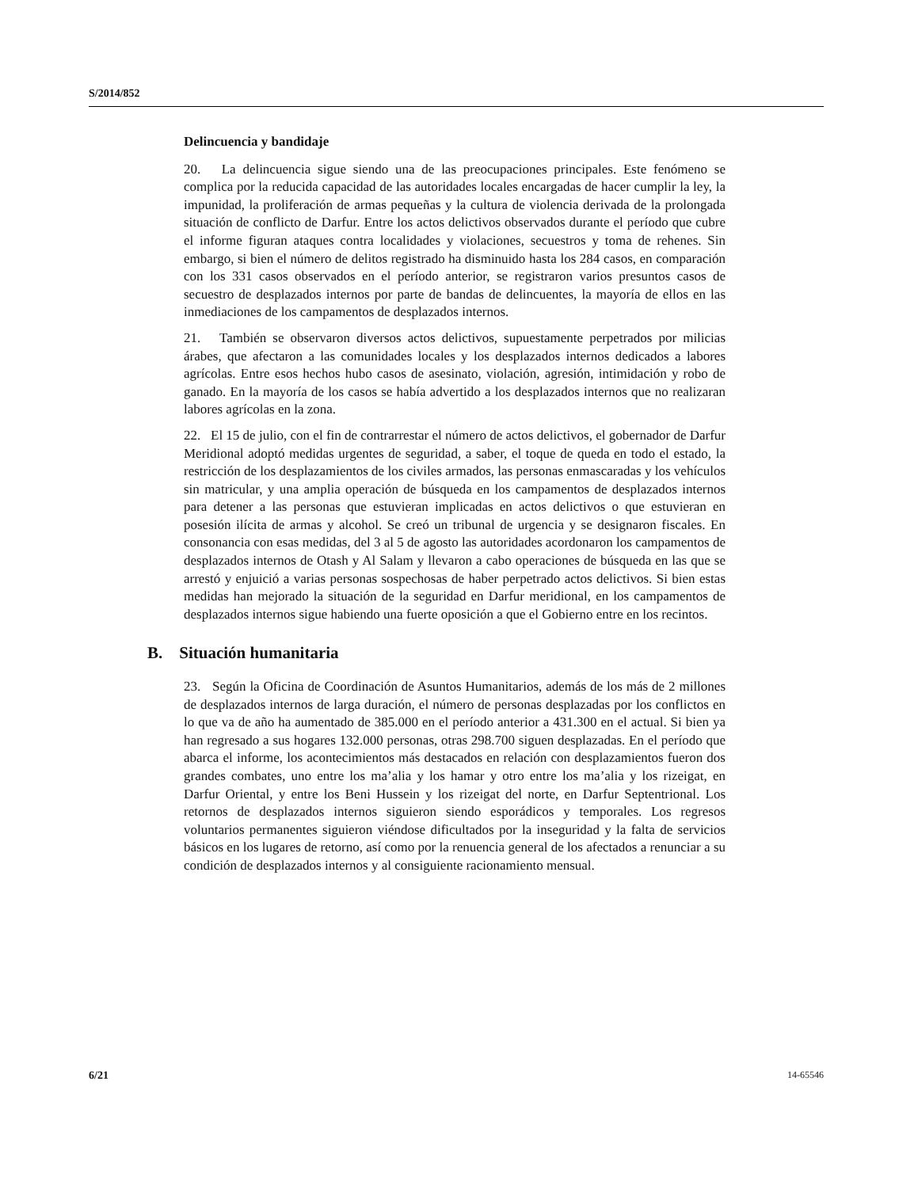S/2014/852
Delincuencia y bandidaje
20. La delincuencia sigue siendo una de las preocupaciones principales. Este fenómeno se complica por la reducida capacidad de las autoridades locales encargadas de hacer cumplir la ley, la impunidad, la proliferación de armas pequeñas y la cultura de violencia derivada de la prolongada situación de conflicto de Darfur. Entre los actos delictivos observados durante el período que cubre el informe figuran ataques contra localidades y violaciones, secuestros y toma de rehenes. Sin embargo, si bien el número de delitos registrado ha disminuido hasta los 284 casos, en comparación con los 331 casos observados en el período anterior, se registraron varios presuntos casos de secuestro de desplazados internos por parte de bandas de delincuentes, la mayoría de ellos en las inmediaciones de los campamentos de desplazados internos.
21. También se observaron diversos actos delictivos, supuestamente perpetrados por milicias árabes, que afectaron a las comunidades locales y los desplazados internos dedicados a labores agrícolas. Entre esos hechos hubo casos de asesinato, violación, agresión, intimidación y robo de ganado. En la mayoría de los casos se había advertido a los desplazados internos que no realizaran labores agrícolas en la zona.
22. El 15 de julio, con el fin de contrarrestar el número de actos delictivos, el gobernador de Darfur Meridional adoptó medidas urgentes de seguridad, a saber, el toque de queda en todo el estado, la restricción de los desplazamientos de los civiles armados, las personas enmascaradas y los vehículos sin matricular, y una amplia operación de búsqueda en los campamentos de desplazados internos para detener a las personas que estuvieran implicadas en actos delictivos o que estuvieran en posesión ilícita de armas y alcohol. Se creó un tribunal de urgencia y se designaron fiscales. En consonancia con esas medidas, del 3 al 5 de agosto las autoridades acordonaron los campamentos de desplazados internos de Otash y Al Salam y llevaron a cabo operaciones de búsqueda en las que se arrestó y enjuició a varias personas sospechosas de haber perpetrado actos delictivos. Si bien estas medidas han mejorado la situación de la seguridad en Darfur meridional, en los campamentos de desplazados internos sigue habiendo una fuerte oposición a que el Gobierno entre en los recintos.
B. Situación humanitaria
23. Según la Oficina de Coordinación de Asuntos Humanitarios, además de los más de 2 millones de desplazados internos de larga duración, el número de personas desplazadas por los conflictos en lo que va de año ha aumentado de 385.000 en el período anterior a 431.300 en el actual. Si bien ya han regresado a sus hogares 132.000 personas, otras 298.700 siguen desplazadas. En el período que abarca el informe, los acontecimientos más destacados en relación con desplazamientos fueron dos grandes combates, uno entre los ma’alia y los hamar y otro entre los ma’alia y los rizeigat, en Darfur Oriental, y entre los Beni Hussein y los rizeigat del norte, en Darfur Septentrional. Los retornos de desplazados internos siguieron siendo esporádicos y temporales. Los regresos voluntarios permanentes siguieron viéndose dificultados por la inseguridad y la falta de servicios básicos en los lugares de retorno, así como por la renuencia general de los afectados a renunciar a su condición de desplazados internos y al consiguiente racionamiento mensual.
6/21 14-65546